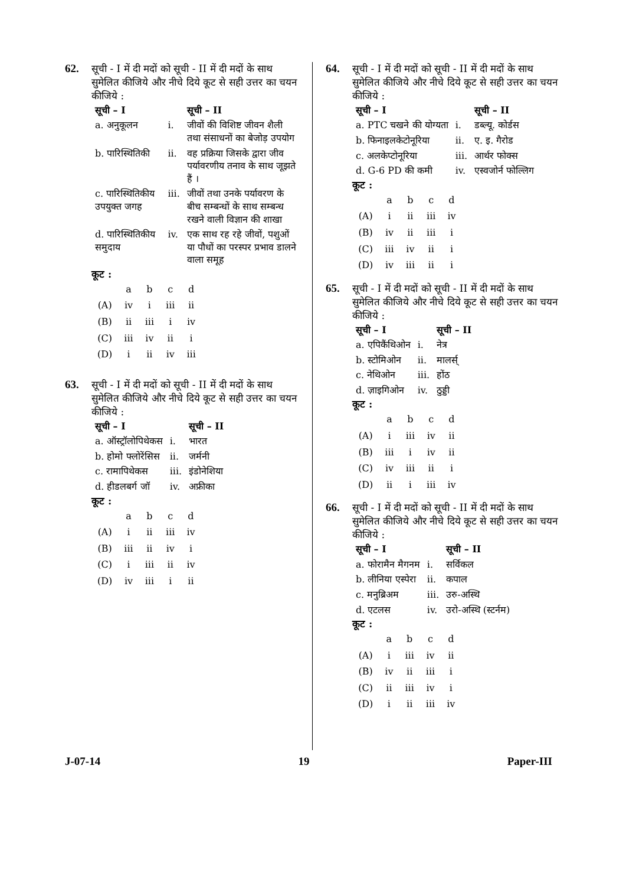62.
सूची - I में दी मदों को सूची - II में दी मदों के साथ सुमेलित कीजिये और नीचे दिये कूट से सही उत्तर का चयन कीजिये :
| सूची – I | | सूची – II |
| --- | --- | --- |
| a. अनुकूलन | i. | जीवों की विशिष्ट जीवन शैली तथा संसाधनों का बेजोड़ उपयोग |
| b. पारिस्थितिकी | ii. | वह प्रक्रिया जिसके द्वारा जीव पर्यावरणीय तनाव के साथ जूझते हैं । |
| c. पारिस्थितिकीय उपयुक्त जगह | iii. | जीवों तथा उनके पर्यावरण के बीच सम्बन्धों के साथ सम्बन्ध रखने वाली विज्ञान की शाखा |
| d. पारिस्थितिकीय समुदाय | iv. | एक साथ रह रहे जीवों, पशुओं या पौधों का परस्पर प्रभाव डालने वाला समूह |
कूट :
| | a | b | c | d |
| (A) | iv | i | iii | ii |
| (B) | ii | iii | i | iv |
| (C) | iii | iv | ii | i |
| (D) | i | ii | iv | iii |
63.
सूची - I में दी मदों को सूची - II में दी मदों के साथ सुमेलित कीजिये और नीचे दिये कूट से सही उत्तर का चयन कीजिये :
| सूची – I | | सूची – II |
| --- | --- | --- |
| a. ऑस्ट्रॉलोपिथेकस | i. | भारत |
| b. होमो फ्लोरेंसिस | ii. | जर्मनी |
| c. रामापिथेकस | iii. | इंडोनेशिया |
| d. हीडलबर्ग जॉ | iv. | अफ्रीका |
कूट :
| | a | b | c | d |
| (A) | i | ii | iii | iv |
| (B) | iii | ii | iv | i |
| (C) | i | iii | ii | iv |
| (D) | iv | iii | i | ii |
64.
सूची - I में दी मदों को सूची - II में दी मदों के साथ सुमेलित कीजिये और नीचे दिये कूट से सही उत्तर का चयन कीजिये :
| सूची – I | | सूची – II |
| --- | --- | --- |
| a. PTC चखने की योग्यता | i. | डब्ल्यू. कोर्डस |
| b. फिनाइलकेटोनूरिया | ii. | ए. इ. गैरोड |
| c. अलकेप्टोनूरिया | iii. | आर्थर फोक्स |
| d. G-6 PD की कमी | iv. | एस्वजोर्न फोल्लिग |
कूट :
| | a | b | c | d |
| (A) | i | ii | iii | iv |
| (B) | iv | ii | iii | i |
| (C) | iii | iv | ii | i |
| (D) | iv | iii | ii | i |
65.
सूची - I में दी मदों को सूची - II में दी मदों के साथ सुमेलित कीजिये और नीचे दिये कूट से सही उत्तर का चयन कीजिये :
| सूची – I | | सूची – II |
| --- | --- | --- |
| a. एपिकैंथिओन | i. | नेत्र |
| b. स्टोमिओन | ii. | मालर्स् |
| c. नेथिओन | iii. | होंठ |
| d. ज़ाइगिओन | iv. | ठुड्डी |
कूट :
| | a | b | c | d |
| (A) | i | iii | iv | ii |
| (B) | iii | i | iv | ii |
| (C) | iv | iii | ii | i |
| (D) | ii | i | iii | iv |
66.
सूची - I में दी मदों को सूची - II में दी मदों के साथ सुमेलित कीजिये और नीचे दिये कूट से सही उत्तर का चयन कीजिये :
| सूची – I | | सूची – II |
| --- | --- | --- |
| a. फोरामैन मैगनम | i. | सर्विकल |
| b. लीनिया एस्पेरा | ii. | कपाल |
| c. मनुब्रिअम | iii. | उरु-अस्थि |
| d. एटलस | iv. | उरो-अस्थि (स्टर्नम) |
कूट :
| | a | b | c | d |
| (A) | i | iii | iv | ii |
| (B) | iv | ii | iii | i |
| (C) | ii | iii | iv | i |
| (D) | i | ii | iii | iv |
J-07-14 19 Paper-III